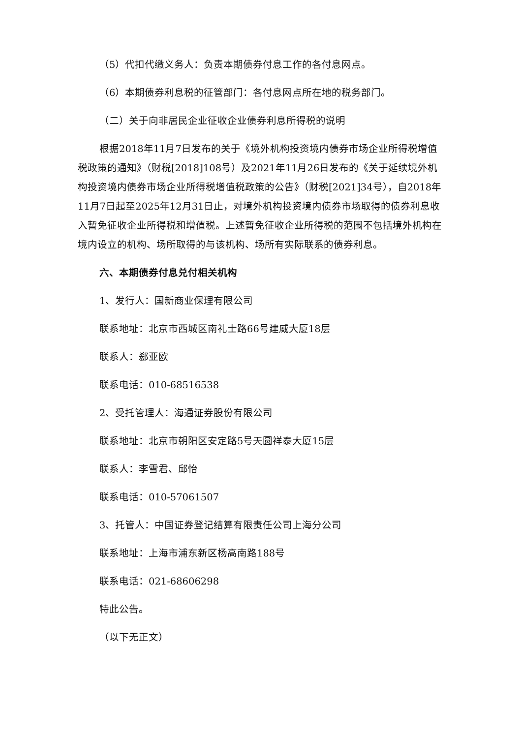（5）代扣代缴义务人：负责本期债券付息工作的各付息网点。
（6）本期债券利息税的征管部门：各付息网点所在地的税务部门。
（二）关于向非居民企业征收企业债券利息所得税的说明
根据2018年11月7日发布的关于《境外机构投资境内债券市场企业所得税增值税政策的通知》（财税[2018]108号）及2021年11月26日发布的《关于延续境外机构投资境内债券市场企业所得税增值税政策的公告》（财税[2021]34号），自2018年11月7日起至2025年12月31日止，对境外机构投资境内债券市场取得的债券利息收入暂免征收企业所得税和增值税。上述暂免征收企业所得税的范围不包括境外机构在境内设立的机构、场所取得的与该机构、场所有实际联系的债券利息。
六、本期债券付息兑付相关机构
1、发行人：国新商业保理有限公司
联系地址：北京市西城区南礼士路66号建威大厦18层
联系人：郄亚欧
联系电话：010-68516538
2、受托管理人：海通证券股份有限公司
联系地址：北京市朝阳区安定路5号天圆祥泰大厦15层
联系人：李雪君、邱怡
联系电话：010-57061507
3、托管人：中国证券登记结算有限责任公司上海分公司
联系地址：上海市浦东新区杨高南路188号
联系电话：021-68606298
特此公告。
（以下无正文）